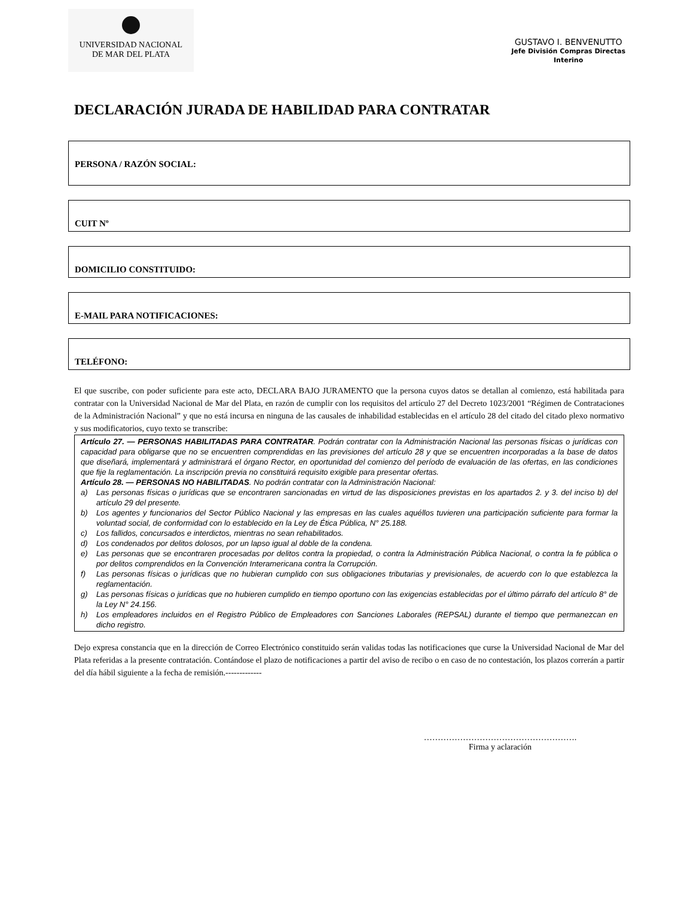UNIVERSIDAD NACIONAL
DE MAR DEL PLATA
GUSTAVO I. BENVENUTTO
Jefe División Compras Directas
Interino
DECLARACIÓN JURADA DE HABILIDAD PARA CONTRATAR
PERSONA / RAZÓN SOCIAL:
CUIT Nº
DOMICILIO CONSTITUIDO:
E-MAIL PARA NOTIFICACIONES:
TELÉFONO:
El que suscribe, con poder suficiente para este acto, DECLARA BAJO JURAMENTO que la persona cuyos datos se detallan al comienzo, está habilitada para contratar con la Universidad Nacional de Mar del Plata, en razón de cumplir con los requisitos del artículo 27 del Decreto 1023/2001 “Régimen de Contrataciones de la Administración Nacional” y que no está incursa en ninguna de las causales de inhabilidad establecidas en el artículo 28 del citado del citado plexo normativo y sus modificatorios, cuyo texto se transcribe:
Artículo 27. — PERSONAS HABILITADAS PARA CONTRATAR. Podrán contratar con la Administración Nacional las personas físicas o jurídicas con capacidad para obligarse que no se encuentren comprendidas en las previsiones del artículo 28 y que se encuentren incorporadas a la base de datos que diseñará, implementará y administrará el órgano Rector, en oportunidad del comienzo del período de evaluación de las ofertas, en las condiciones que fije la reglamentación. La inscripción previa no constituirá requisito exigible para presentar ofertas.
Artículo 28. — PERSONAS NO HABILITADAS. No podrán contratar con la Administración Nacional:
a) Las personas físicas o jurídicas que se encontraren sancionadas en virtud de las disposiciones previstas en los apartados 2. y 3. del inciso b) del artículo 29 del presente.
b) Los agentes y funcionarios del Sector Público Nacional y las empresas en las cuales aquéllos tuvieren una participación suficiente para formar la voluntad social, de conformidad con lo establecido en la Ley de Ética Pública, N° 25.188.
c) Los fallidos, concursados e interdictos, mientras no sean rehabilitados.
d) Los condenados por delitos dolosos, por un lapso igual al doble de la condena.
e) Las personas que se encontraren procesadas por delitos contra la propiedad, o contra la Administración Pública Nacional, o contra la fe pública o por delitos comprendidos en la Convención Interamericana contra la Corrupción.
f) Las personas físicas o jurídicas que no hubieran cumplido con sus obligaciones tributarias y previsionales, de acuerdo con lo que establezca la reglamentación.
g) Las personas físicas o jurídicas que no hubieren cumplido en tiempo oportuno con las exigencias establecidas por el último párrafo del artículo 8° de la Ley N° 24.156.
h) Los empleadores incluidos en el Registro Público de Empleadores con Sanciones Laborales (REPSAL) durante el tiempo que permanezcan en dicho registro.
Dejo expresa constancia que en la dirección de Correo Electrónico constituido serán validas todas las notificaciones que curse la Universidad Nacional de Mar del Plata referidas a la presente contratación. Contándose el plazo de notificaciones a partir del aviso de recibo o en caso de no contestación, los plazos correrán a partir del día hábil siguiente a la fecha de remisión.-------------
……………………………………………….
Firma y aclaración